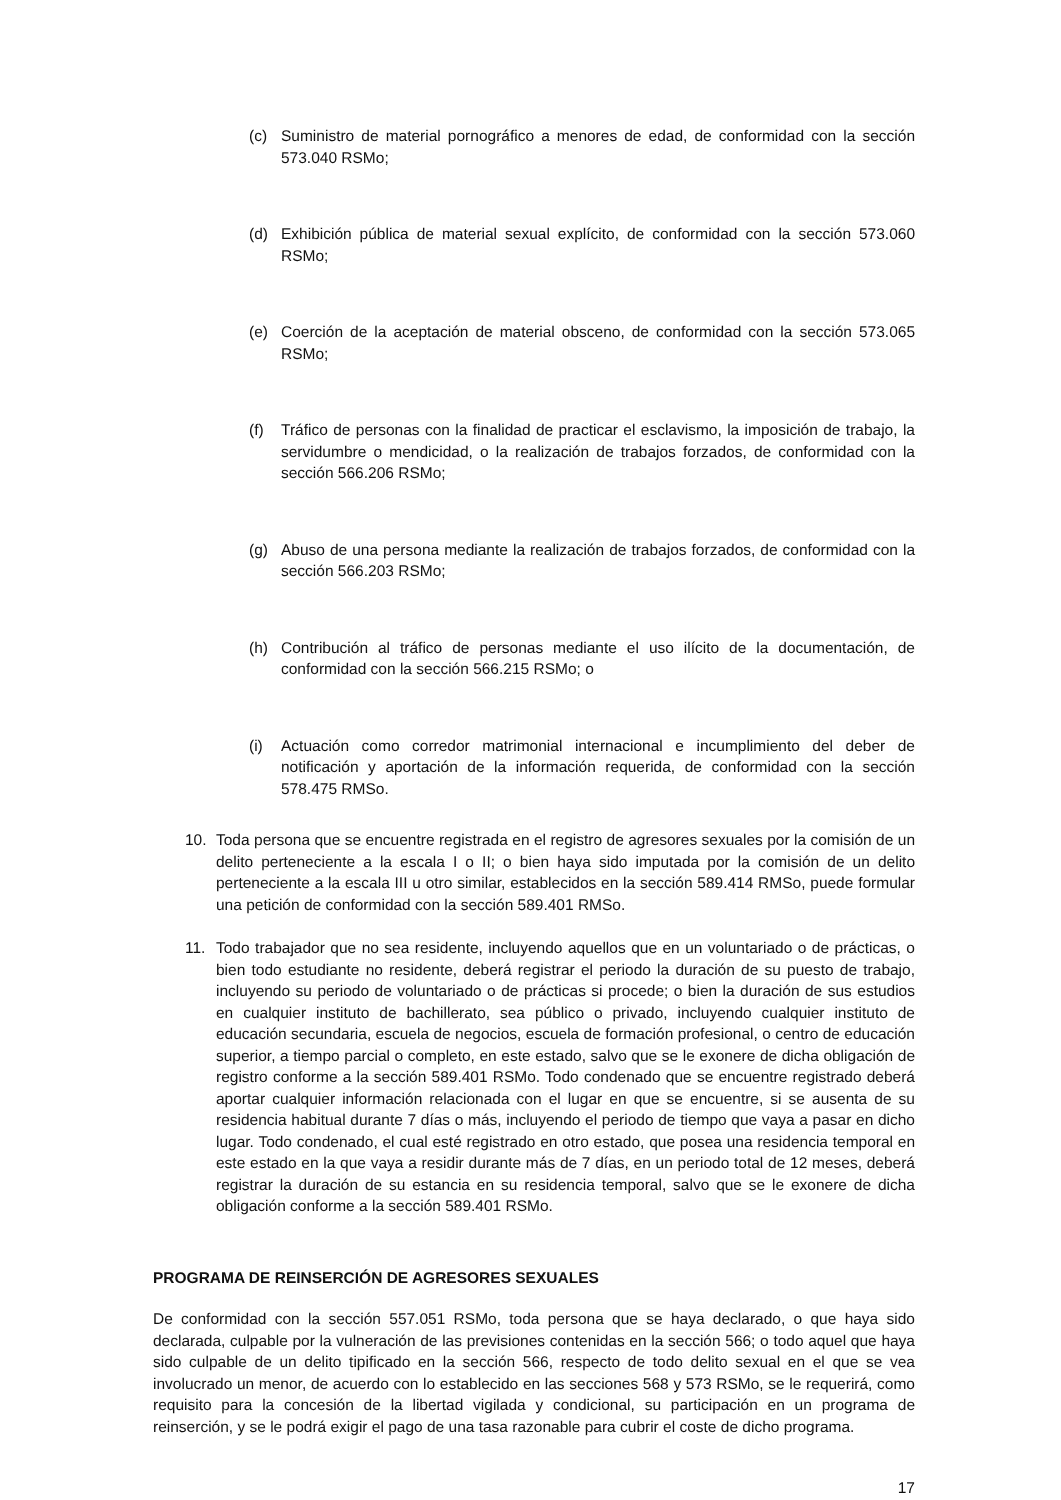(c) Suministro de material pornográfico a menores de edad, de conformidad con la sección 573.040 RSMo;
(d) Exhibición pública de material sexual explícito, de conformidad con la sección 573.060 RSMo;
(e) Coerción de la aceptación de material obsceno, de conformidad con la sección 573.065 RSMo;
(f) Tráfico de personas con la finalidad de practicar el esclavismo, la imposición de trabajo, la servidumbre o mendicidad, o la realización de trabajos forzados, de conformidad con la sección 566.206 RSMo;
(g) Abuso de una persona mediante la realización de trabajos forzados, de conformidad con la sección 566.203 RSMo;
(h) Contribución al tráfico de personas mediante el uso ilícito de la documentación, de conformidad con la sección 566.215 RSMo; o
(i) Actuación como corredor matrimonial internacional e incumplimiento del deber de notificación y aportación de la información requerida, de conformidad con la sección 578.475 RMSo.
10. Toda persona que se encuentre registrada en el registro de agresores sexuales por la comisión de un delito perteneciente a la escala I o II; o bien haya sido imputada por la comisión de un delito perteneciente a la escala III u otro similar, establecidos en la sección 589.414 RMSo, puede formular una petición de conformidad con la sección 589.401 RMSo.
11. Todo trabajador que no sea residente, incluyendo aquellos que en un voluntariado o de prácticas, o bien todo estudiante no residente, deberá registrar el periodo la duración de su puesto de trabajo, incluyendo su periodo de voluntariado o de prácticas si procede; o bien la duración de sus estudios en cualquier instituto de bachillerato, sea público o privado, incluyendo cualquier instituto de educación secundaria, escuela de negocios, escuela de formación profesional, o centro de educación superior, a tiempo parcial o completo, en este estado, salvo que se le exonere de dicha obligación de registro conforme a la sección 589.401 RSMo. Todo condenado que se encuentre registrado deberá aportar cualquier información relacionada con el lugar en que se encuentre, si se ausenta de su residencia habitual durante 7 días o más, incluyendo el periodo de tiempo que vaya a pasar en dicho lugar. Todo condenado, el cual esté registrado en otro estado, que posea una residencia temporal en este estado en la que vaya a residir durante más de 7 días, en un periodo total de 12 meses, deberá registrar la duración de su estancia en su residencia temporal, salvo que se le exonere de dicha obligación conforme a la sección 589.401 RSMo.
PROGRAMA DE REINSERCIÓN DE AGRESORES SEXUALES
De conformidad con la sección 557.051 RSMo, toda persona que se haya declarado, o que haya sido declarada, culpable por la vulneración de las previsiones contenidas en la sección 566; o todo aquel que haya sido culpable de un delito tipificado en la sección 566, respecto de todo delito sexual en el que se vea involucrado un menor, de acuerdo con lo establecido en las secciones 568 y 573 RSMo, se le requerirá, como requisito para la concesión de la libertad vigilada y condicional, su participación en un programa de reinserción, y se le podrá exigir el pago de una tasa razonable para cubrir el coste de dicho programa.
17